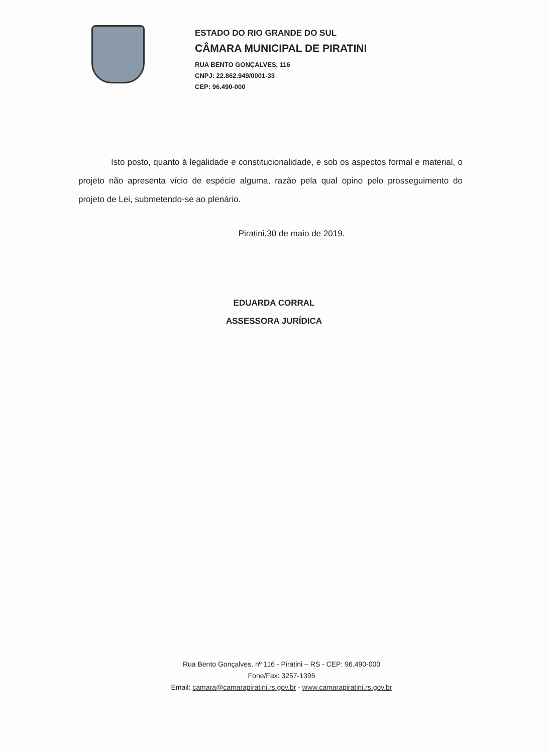ESTADO DO RIO GRANDE DO SUL
CÂMARA MUNICIPAL DE PIRATINI
RUA BENTO GONÇALVES, 116
CNPJ: 22.862.949/0001-33
CEP: 96.490-000
Isto posto, quanto à legalidade e constitucionalidade, e sob os aspectos formal e material, o projeto não apresenta vício de espécie alguma, razão pela qual opino pelo prosseguimento do projeto de Lei, submetendo-se ao plenário.
Piratini,30 de maio de 2019.
EDUARDA CORRAL
ASSESSORA JURÍDICA
Rua Bento Gonçalves, nº 116 - Piratini – RS - CEP: 96.490-000
Fone/Fax: 3257-1395
Email: camara@camarapiratini.rs.gov.br - www.camarapiratini.rs.gov.br